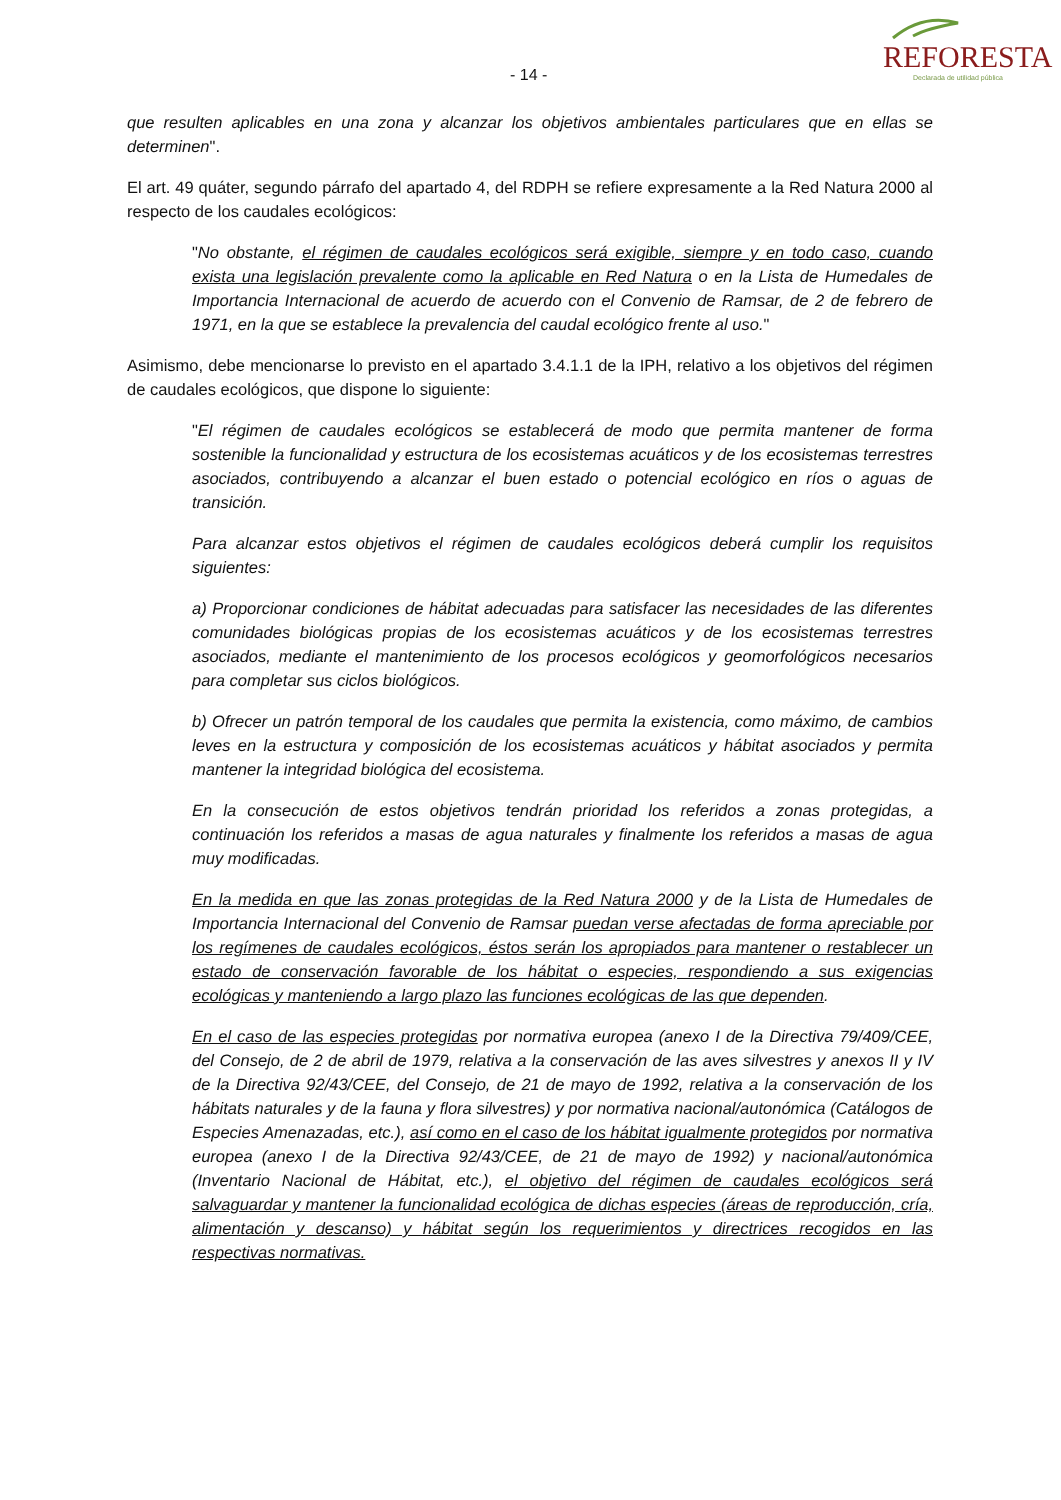- 14 -
REFORESTA
Declarada de utilidad pública
que resulten aplicables en una zona y alcanzar los objetivos ambientales particulares que en ellas se determinen".
El art. 49 quáter, segundo párrafo del apartado 4, del RDPH se refiere expresamente a la Red Natura 2000 al respecto de los caudales ecológicos:
"No obstante, el régimen de caudales ecológicos será exigible, siempre y en todo caso, cuando exista una legislación prevalente como la aplicable en Red Natura o en la Lista de Humedales de Importancia Internacional de acuerdo de acuerdo con el Convenio de Ramsar, de 2 de febrero de 1971, en la que se establece la prevalencia del caudal ecológico frente al uso."
Asimismo, debe mencionarse lo previsto en el apartado 3.4.1.1 de la IPH, relativo a los objetivos del régimen de caudales ecológicos, que dispone lo siguiente:
"El régimen de caudales ecológicos se establecerá de modo que permita mantener de forma sostenible la funcionalidad y estructura de los ecosistemas acuáticos y de los ecosistemas terrestres asociados, contribuyendo a alcanzar el buen estado o potencial ecológico en ríos o aguas de transición.
Para alcanzar estos objetivos el régimen de caudales ecológicos deberá cumplir los requisitos siguientes:
a) Proporcionar condiciones de hábitat adecuadas para satisfacer las necesidades de las diferentes comunidades biológicas propias de los ecosistemas acuáticos y de los ecosistemas terrestres asociados, mediante el mantenimiento de los procesos ecológicos y geomorfológicos necesarios para completar sus ciclos biológicos.
b) Ofrecer un patrón temporal de los caudales que permita la existencia, como máximo, de cambios leves en la estructura y composición de los ecosistemas acuáticos y hábitat asociados y permita mantener la integridad biológica del ecosistema.
En la consecución de estos objetivos tendrán prioridad los referidos a zonas protegidas, a continuación los referidos a masas de agua naturales y finalmente los referidos a masas de agua muy modificadas.
En la medida en que las zonas protegidas de la Red Natura 2000 y de la Lista de Humedales de Importancia Internacional del Convenio de Ramsar puedan verse afectadas de forma apreciable por los regímenes de caudales ecológicos, éstos serán los apropiados para mantener o restablecer un estado de conservación favorable de los hábitat o especies, respondiendo a sus exigencias ecológicas y manteniendo a largo plazo las funciones ecológicas de las que dependen.
En el caso de las especies protegidas por normativa europea (anexo I de la Directiva 79/409/CEE, del Consejo, de 2 de abril de 1979, relativa a la conservación de las aves silvestres y anexos II y IV de la Directiva 92/43/CEE, del Consejo, de 21 de mayo de 1992, relativa a la conservación de los hábitats naturales y de la fauna y flora silvestres) y por normativa nacional/autonómica (Catálogos de Especies Amenazadas, etc.), así como en el caso de los hábitat igualmente protegidos por normativa europea (anexo I de la Directiva 92/43/CEE, de 21 de mayo de 1992) y nacional/autonómica (Inventario Nacional de Hábitat, etc.), el objetivo del régimen de caudales ecológicos será salvaguardar y mantener la funcionalidad ecológica de dichas especies (áreas de reproducción, cría, alimentación y descanso) y hábitat según los requerimientos y directrices recogidos en las respectivas normativas.